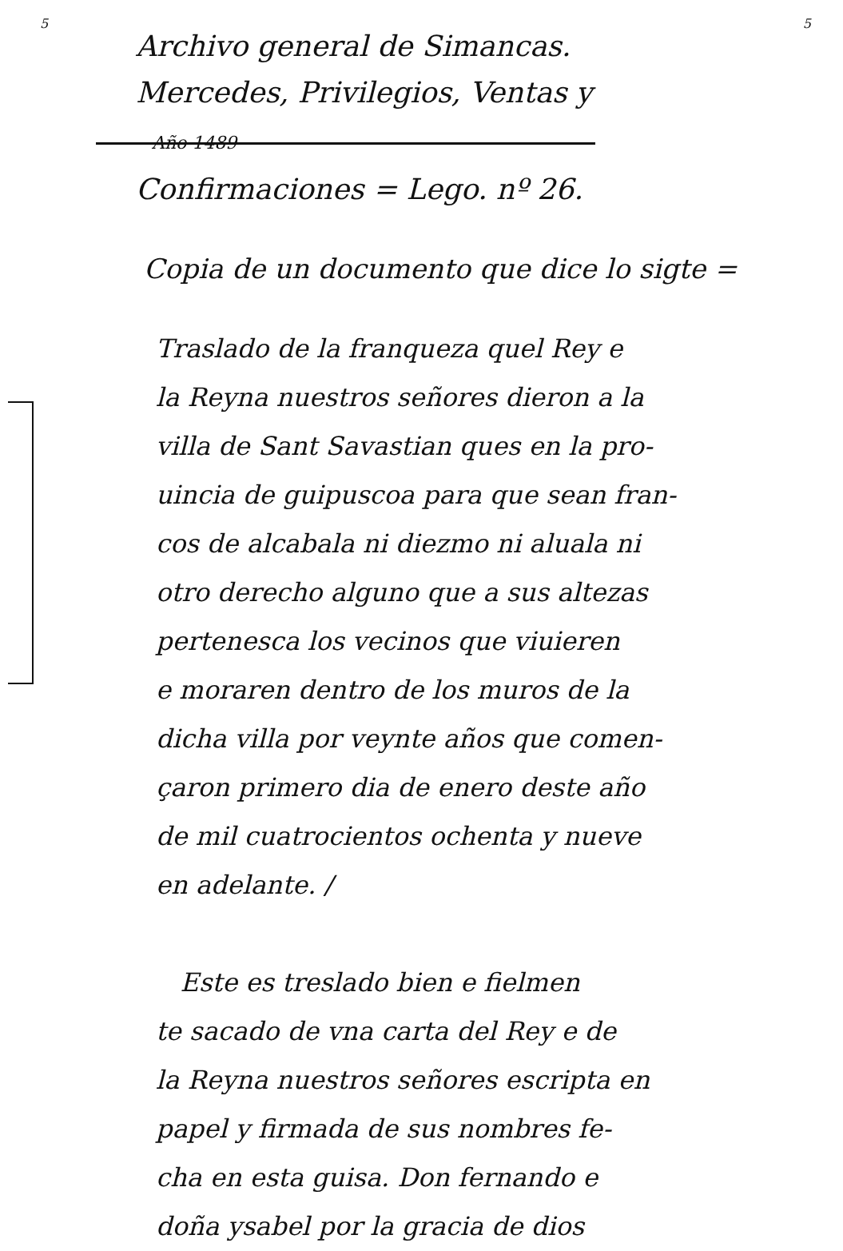5 5
Archivo general de Simancas.
Mercedes, Privilegios, Ventas y Año 1489
Confirmaciones = Lego. nº 26.
Copia de un documento que dice lo sigte =
Traslado de la franqueza quel Rey e
la Reyna nuestros señores dieron a la
villa de Sant Savastian ques en la pro-
uincia de guipuscoa para que sean fran-
cos de alcabala ni diezmo ni aluala ni
otro derecho alguno que a sus altezas
pertenesca los vecinos que viuieren
e moraren dentro de los muros de la
dicha villa por veynte años que comen-
çaron primero dia de enero deste año
de mil cuatrocientos ochenta y nueve
en adelante. /
Este es treslado bien e fielmen
te sacado de vna carta del Rey e de
la Reyna nuestros señores escripta en
papel y firmada de sus nombres fe-
cha en esta guisa. Don fernando e
doña ysabel por la gracia de dios